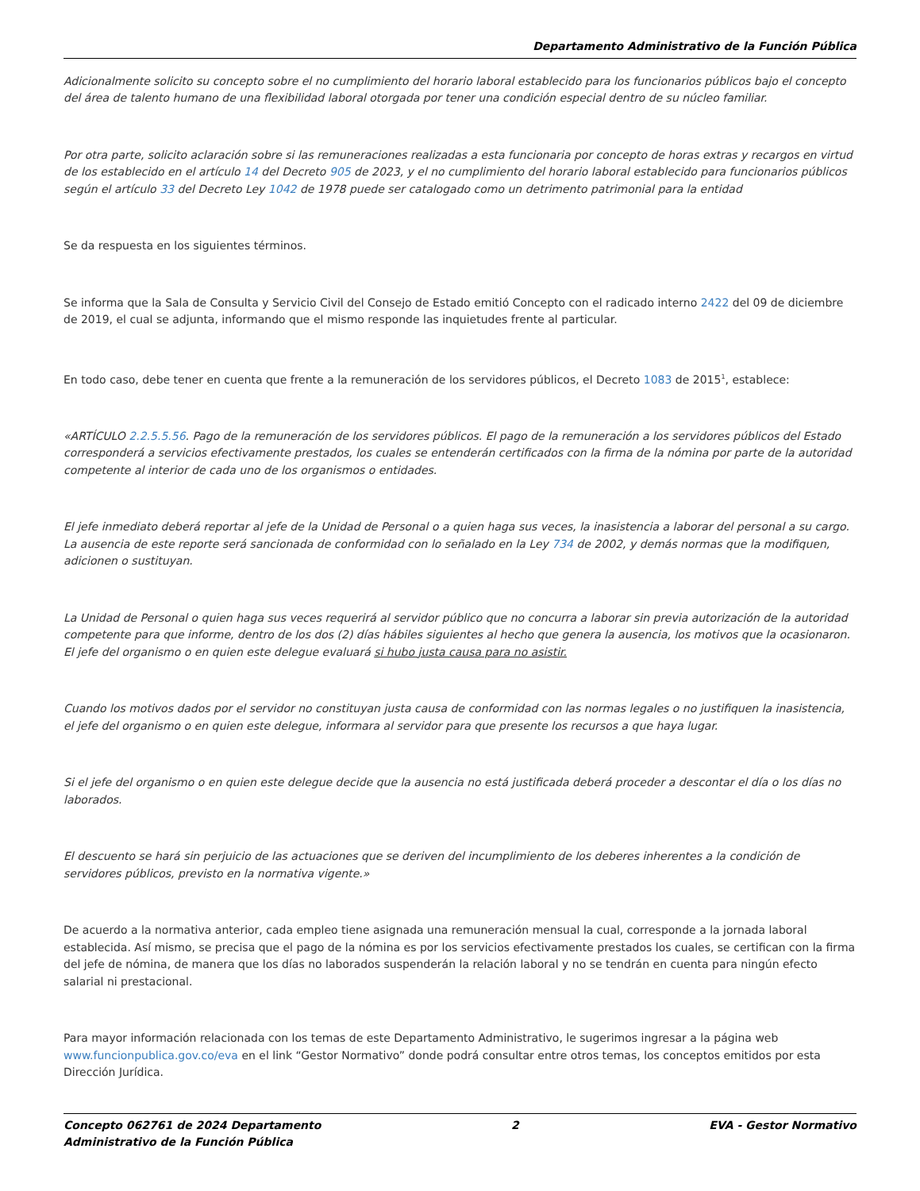Departamento Administrativo de la Función Pública
Adicionalmente solicito su concepto sobre el no cumplimiento del horario laboral establecido para los funcionarios públicos bajo el concepto del área de talento humano de una flexibilidad laboral otorgada por tener una condición especial dentro de su núcleo familiar.
Por otra parte, solicito aclaración sobre si las remuneraciones realizadas a esta funcionaria por concepto de horas extras y recargos en virtud de los establecido en el artículo 14 del Decreto 905 de 2023, y el no cumplimiento del horario laboral establecido para funcionarios públicos según el artículo 33 del Decreto Ley 1042 de 1978 puede ser catalogado como un detrimento patrimonial para la entidad
Se da respuesta en los siguientes términos.
Se informa que la Sala de Consulta y Servicio Civil del Consejo de Estado emitió Concepto con el radicado interno 2422 del 09 de diciembre de 2019, el cual se adjunta, informando que el mismo responde las inquietudes frente al particular.
En todo caso, debe tener en cuenta que frente a la remuneración de los servidores públicos, el Decreto 1083 de 2015<sup>1</sup>, establece:
«ARTÍCULO 2.2.5.5.56. Pago de la remuneración de los servidores públicos. El pago de la remuneración a los servidores públicos del Estado corresponderá a servicios efectivamente prestados, los cuales se entenderán certificados con la firma de la nómina por parte de la autoridad competente al interior de cada uno de los organismos o entidades.
El jefe inmediato deberá reportar al jefe de la Unidad de Personal o a quien haga sus veces, la inasistencia a laborar del personal a su cargo. La ausencia de este reporte será sancionada de conformidad con lo señalado en la Ley 734 de 2002, y demás normas que la modifiquen, adicionen o sustituyan.
La Unidad de Personal o quien haga sus veces requerirá al servidor público que no concurra a laborar sin previa autorización de la autoridad competente para que informe, dentro de los dos (2) días hábiles siguientes al hecho que genera la ausencia, los motivos que la ocasionaron. El jefe del organismo o en quien este delegue evaluará si hubo justa causa para no asistir.
Cuando los motivos dados por el servidor no constituyan justa causa de conformidad con las normas legales o no justifiquen la inasistencia, el jefe del organismo o en quien este delegue, informara al servidor para que presente los recursos a que haya lugar.
Si el jefe del organismo o en quien este delegue decide que la ausencia no está justificada deberá proceder a descontar el día o los días no laborados.
El descuento se hará sin perjuicio de las actuaciones que se deriven del incumplimiento de los deberes inherentes a la condición de servidores públicos, previsto en la normativa vigente.»
De acuerdo a la normativa anterior, cada empleo tiene asignada una remuneración mensual la cual, corresponde a la jornada laboral establecida. Así mismo, se precisa que el pago de la nómina es por los servicios efectivamente prestados los cuales, se certifican con la firma del jefe de nómina, de manera que los días no laborados suspenderán la relación laboral y no se tendrán en cuenta para ningún efecto salarial ni prestacional.
Para mayor información relacionada con los temas de este Departamento Administrativo, le sugerimos ingresar a la página web www.funcionpublica.gov.co/eva en el link “Gestor Normativo” donde podrá consultar entre otros temas, los conceptos emitidos por esta Dirección Jurídica.
Concepto 062761 de 2024 Departamento
Administrativo de la Función Pública
2 EVA - Gestor Normativo